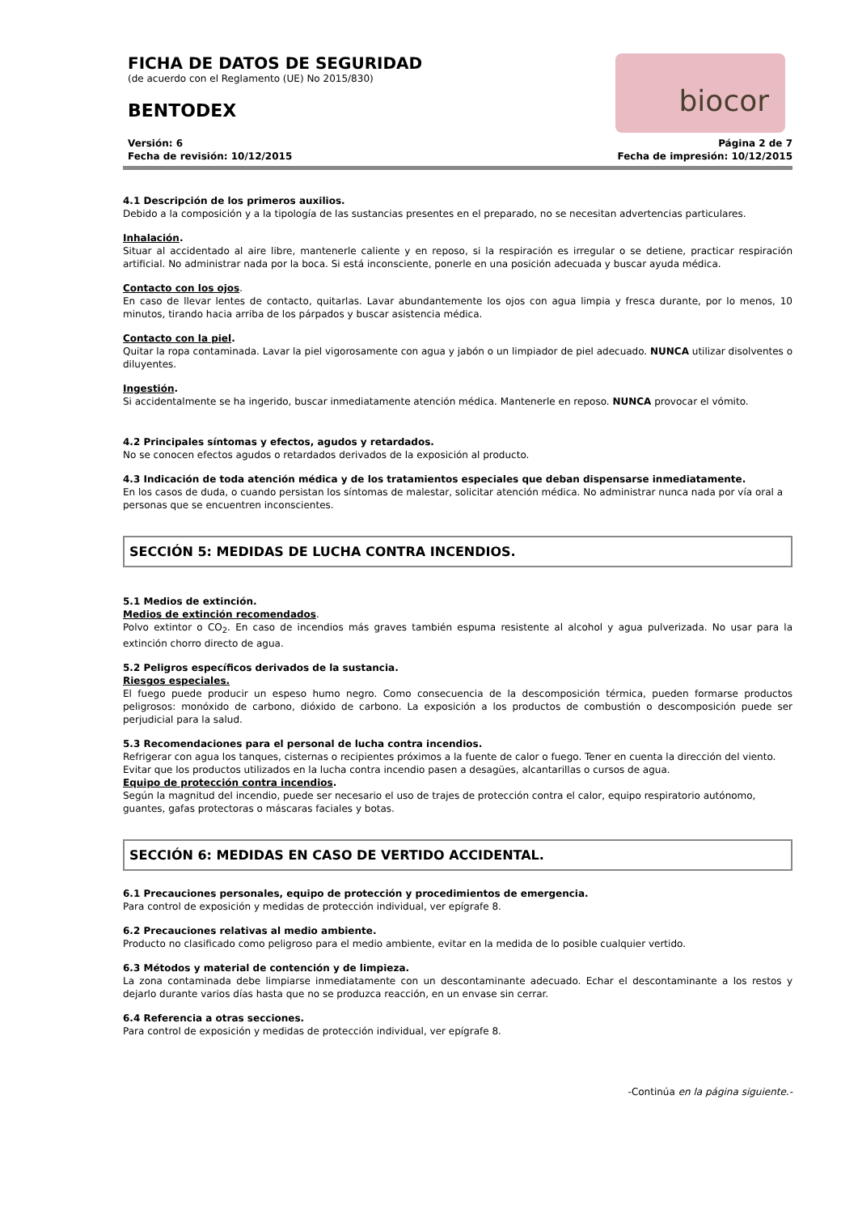FICHA DE DATOS DE SEGURIDAD
(de acuerdo con el Reglamento (UE) No 2015/830)
BENTODEX
biocor
Versión: 6
Fecha de revisión: 10/12/2015
Página 2 de 7
Fecha de impresión: 10/12/2015
4.1 Descripción de los primeros auxilios.
Debido a la composición y a la tipología de las sustancias presentes en el preparado, no se necesitan advertencias particulares.
Inhalación.
Situar al accidentado al aire libre, mantenerle caliente y en reposo, si la respiración es irregular o se detiene, practicar respiración artificial. No administrar nada por la boca. Si está inconsciente, ponerle en una posición adecuada y buscar ayuda médica.
Contacto con los ojos.
En caso de llevar lentes de contacto, quitarlas. Lavar abundantemente los ojos con agua limpia y fresca durante, por lo menos, 10 minutos, tirando hacia arriba de los párpados y buscar asistencia médica.
Contacto con la piel.
Quitar la ropa contaminada. Lavar la piel vigorosamente con agua y jabón o un limpiador de piel adecuado. NUNCA utilizar disolventes o diluyentes.
Ingestión.
Si accidentalmente se ha ingerido, buscar inmediatamente atención médica. Mantenerle en reposo. NUNCA provocar el vómito.
4.2 Principales síntomas y efectos, agudos y retardados.
No se conocen efectos agudos o retardados derivados de la exposición al producto.
4.3 Indicación de toda atención médica y de los tratamientos especiales que deban dispensarse inmediatamente.
En los casos de duda, o cuando persistan los síntomas de malestar, solicitar atención médica. No administrar nunca nada por vía oral a personas que se encuentren inconscientes.
SECCIÓN 5: MEDIDAS DE LUCHA CONTRA INCENDIOS.
5.1 Medios de extinción.
Medios de extinción recomendados.
Polvo extintor o CO<sub>2</sub>. En caso de incendios más graves también espuma resistente al alcohol y agua pulverizada. No usar para la extinción chorro directo de agua.
5.2 Peligros específicos derivados de la sustancia.
Riesgos especiales.
El fuego puede producir un espeso humo negro. Como consecuencia de la descomposición térmica, pueden formarse productos peligrosos: monóxido de carbono, dióxido de carbono. La exposición a los productos de combustión o descomposición puede ser perjudicial para la salud.
5.3 Recomendaciones para el personal de lucha contra incendios.
Refrigerar con agua los tanques, cisternas o recipientes próximos a la fuente de calor o fuego. Tener en cuenta la dirección del viento. Evitar que los productos utilizados en la lucha contra incendio pasen a desagües, alcantarillas o cursos de agua.
Equipo de protección contra incendios.
Según la magnitud del incendio, puede ser necesario el uso de trajes de protección contra el calor, equipo respiratorio autónomo, guantes, gafas protectoras o máscaras faciales y botas.
SECCIÓN 6: MEDIDAS EN CASO DE VERTIDO ACCIDENTAL.
6.1 Precauciones personales, equipo de protección y procedimientos de emergencia.
Para control de exposición y medidas de protección individual, ver epígrafe 8.
6.2 Precauciones relativas al medio ambiente.
Producto no clasificado como peligroso para el medio ambiente, evitar en la medida de lo posible cualquier vertido.
6.3 Métodos y material de contención y de limpieza.
La zona contaminada debe limpiarse inmediatamente con un descontaminante adecuado. Echar el descontaminante a los restos y dejarlo durante varios días hasta que no se produzca reacción, en un envase sin cerrar.
6.4 Referencia a otras secciones.
Para control de exposición y medidas de protección individual, ver epígrafe 8.
-Continúa en la página siguiente.-